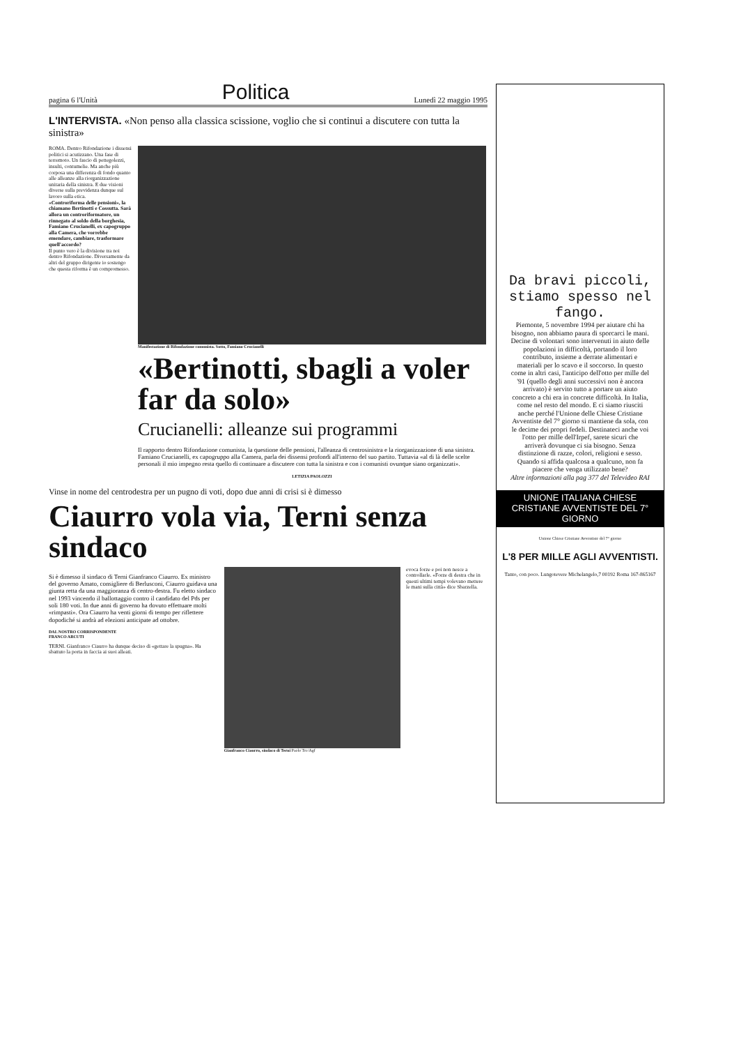pagina 6 l'Unità Politica Lunedì 22 maggio 1995
L'INTERVISTA. «Non penso alla classica scissione, voglio che si continui a discutere con tutta la sinistra»
ROMA. Dentro Rifondazione i dissensi politici si acutizzano. Una fase di terremoto. Un fascio di pettegolezzi, insulti, contumelie. Ma anche più corposa una differenza di fondo quanto alle alleanze alla riorganizzazione unitaria della sinistra. E due visioni diverse sulla previdenza dunque sul lavoro sulla etica.
«Controriforma delle pensioni», la chiamano Bertinotti e Cossutta. Sarà allora un controriformatore, un rinnegato al soldo della borghesia, Famiano Crucianelli, ex capogruppo alla Camera, che vorrebbe emendare, cambiare, trasformare quell'accordo?
Il punto vero è la divisione tra noi dentro Rifondazione. Diversamente da altri del gruppo dirigente io sostengo che questa riforma è un compromesso.
Manifestazione di Rifondazione comunista. Sotto, Famiano Crucianelli
«Bertinotti, sbagli a voler far da solo»
Crucianelli: alleanze sui programmi
Il rapporto dentro Rifondazione comunista, la questione delle pensioni, l'alleanza di centrosinistra e la riorganizzazione di una sinistra. Famiano Crucianelli, ex capogruppo alla Camera, parla dei dissensi profondi all'interno del suo partito. Tuttavia «al di là delle scelte personali il mio impegno resta quello di continuare a discutere con tutta la sinistra e con i comunisti ovunque siano organizzati».
LETIZIA PAOLOZZI
Vinse in nome del centrodestra per un pugno di voti, dopo due anni di crisi si è dimesso
Ciaurro vola via, Terni senza sindaco
Si è dimesso il sindaco di Terni Gianfranco Ciaurro. Ex ministro del governo Amato, consigliere di Berlusconi, Ciaurro guidava una giunta retta da una maggioranza di centro-destra. Fu eletto sindaco nel 1993 vincendo il ballottaggio contro il candidato del Pds per soli 180 voti. In due anni di governo ha dovuto effettuare molti «rimpasti». Ora Ciaurro ha venti giorni di tempo per riflettere dopodiché si andrà ad elezioni anticipate ad ottobre.
DAL NOSTRO CORRISPONDENTE
FRANCO ARCUTI
TERNI. Gianfranco Ciaurro ha dunque deciso di «gettare la spugna». Ha sbattuto la porta in faccia ai suoi alleati.
Gianfranco Ciaurro, sindaco di Terni Paolo Tre/Agf
evoca forze e poi non nesce a controllarle. «Forze di destra che in questi ultimi tempi volevano mettere le mani sulla città» dice Sbarzella.
Da bravi piccoli, stiamo spesso nel fango.
Piemonte, 5 novembre 1994 per aiutare chi ha bisogno, non abbiamo paura di sporcarci le mani. Decine di volontari sono intervenuti in aiuto delle popolazioni in difficoltà, portando il loro contributo, insieme a derrate alimentari e materiali per lo scavo e il soccorso. In questo come in altri casi, l'anticipo dell'otto per mille del '91 (quello degli anni successivi non è ancora arrivato) è servito tutto a portare un aiuto concreto a chi era in concrete difficoltà. In Italia, come nel resto del mondo. E ci siamo riusciti anche perché l'Unione delle Chiese Cristiane Avventiste del 7° giorno si mantiene da sola, con le decime dei propri fedeli. Destinateci anche voi l'otto per mille dell'Irpef, sarete sicuri che arriverà dovunque ci sia bisogno. Senza distinzione di razze, colori, religioni e sesso. Quando si affida qualcosa a qualcuno, non fa piacere che venga utilizzato bene?
Altre informazioni alla pag 377 del Televideo RAI
UNIONE ITALIANA CHIESE CRISTIANE AVVENTISTE DEL 7° GIORNO
Unione Chiese Cristiane Avventiste del 7° giorno
L'8 PER MILLE AGLI AVVENTISTI.
Tanto, con poco. Lungotevere Michelangelo,7 00192 Roma 167-865167